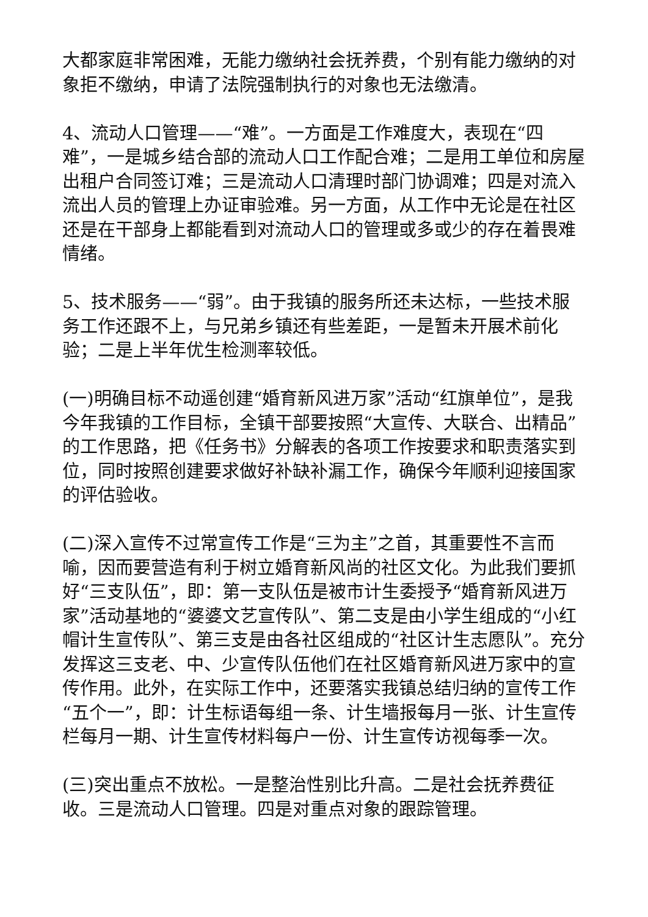大都家庭非常困难，无能力缴纳社会抚养费，个别有能力缴纳的对象拒不缴纳，申请了法院强制执行的对象也无法缴清。
4、流动人口管理——“难”。一方面是工作难度大，表现在“四难”，一是城乡结合部的流动人口工作配合难；二是用工单位和房屋出租户合同签订难；三是流动人口清理时部门协调难；四是对流入流出人员的管理上办证审验难。另一方面，从工作中无论是在社区还是在干部身上都能看到对流动人口的管理或多或少的存在着畏难情绪。
5、技术服务——“弱”。由于我镇的服务所还未达标，一些技术服务工作还跟不上，与兄弟乡镇还有些差距，一是暂未开展术前化验；二是上半年优生检测率较低。
(一)明确目标不动遥创建“婚育新风进万家”活动“红旗单位”，是我今年我镇的工作目标，全镇干部要按照“大宣传、大联合、出精品”的工作思路，把《任务书》分解表的各项工作按要求和职责落实到位，同时按照创建要求做好补缺补漏工作，确保今年顺利迎接国家的评估验收。
(二)深入宣传不过常宣传工作是“三为主”之首，其重要性不言而喻，因而要营造有利于树立婚育新风尚的社区文化。为此我们要抓好“三支队伍”，即：第一支队伍是被市计生委授予“婚育新风进万家”活动基地的“婆婆文艺宣传队”、第二支是由小学生组成的“小红帽计生宣传队”、第三支是由各社区组成的“社区计生志愿队”。充分发挥这三支老、中、少宣传队伍他们在社区婚育新风进万家中的宣传作用。此外，在实际工作中，还要落实我镇总结归纳的宣传工作“五个一”，即：计生标语每组一条、计生墙报每月一张、计生宣传栏每月一期、计生宣传材料每户一份、计生宣传访视每季一次。
(三)突出重点不放松。一是整治性别比升高。二是社会抚养费征收。三是流动人口管理。四是对重点对象的跟踪管理。